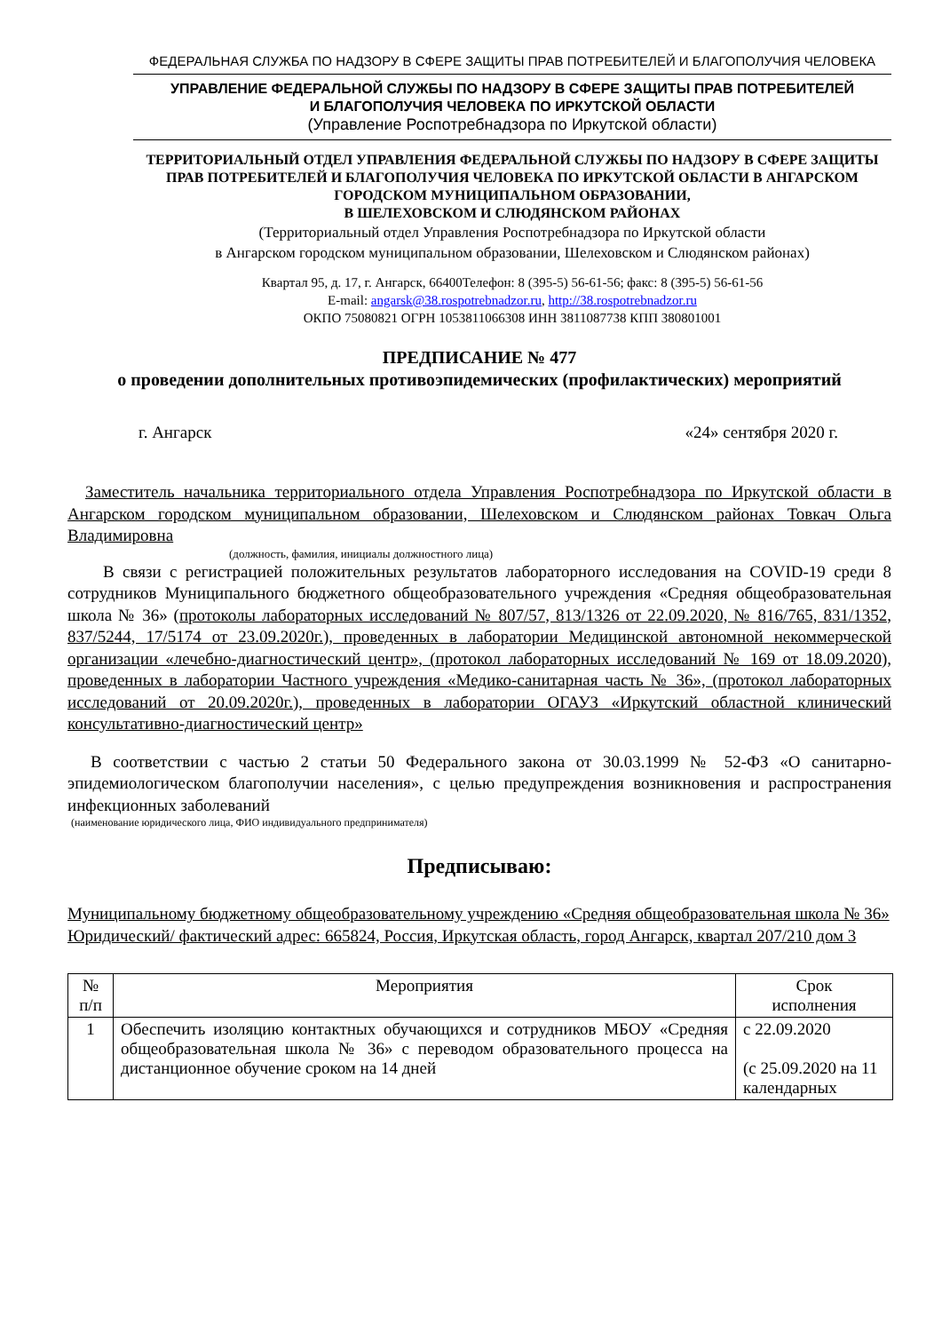ФЕДЕРАЛЬНАЯ СЛУЖБА ПО НАДЗОРУ В СФЕРЕ ЗАЩИТЫ ПРАВ ПОТРЕБИТЕЛЕЙ И БЛАГОПОЛУЧИЯ ЧЕЛОВЕКА
УПРАВЛЕНИЕ ФЕДЕРАЛЬНОЙ СЛУЖБЫ ПО НАДЗОРУ В СФЕРЕ ЗАЩИТЫ ПРАВ ПОТРЕБИТЕЛЕЙ
И БЛАГОПОЛУЧИЯ ЧЕЛОВЕКА ПО ИРКУТСКОЙ ОБЛАСТИ
(Управление Роспотребнадзора по Иркутской области)
ТЕРРИТОРИАЛЬНЫЙ ОТДЕЛ УПРАВЛЕНИЯ ФЕДЕРАЛЬНОЙ СЛУЖБЫ ПО НАДЗОРУ В СФЕРЕ ЗАЩИТЫ ПРАВ ПОТРЕБИТЕЛЕЙ И БЛАГОПОЛУЧИЯ ЧЕЛОВЕКА ПО ИРКУТСКОЙ ОБЛАСТИ В АНГАРСКОМ ГОРОДСКОМ МУНИЦИПАЛЬНОМ ОБРАЗОВАНИИ,
В ШЕЛЕХОВСКОМ И СЛЮДЯНСКОМ РАЙОНАХ
(Территориальный отдел Управления Роспотребнадзора по Иркутской области
в Ангарском городском муниципальном образовании, Шелеховском и Слюдянском районах)
Квартал 95, д. 17, г. Ангарск, 66400Телефон: 8 (395-5) 56-61-56; факс: 8 (395-5) 56-61-56
E-mail: angarsk@38.rospotrebnadzor.ru, http://38.rospotrebnadzor.ru
ОКПО 75080821 ОГРН 1053811066308 ИНН 3811087738 КПП 380801001
ПРЕДПИСАНИЕ № 477
о проведении дополнительных противоэпидемических (профилактических) мероприятий
г. Ангарск «24» сентября 2020 г.
Заместитель начальника территориального отдела Управления Роспотребнадзора по Иркутской области в Ангарском городском муниципальном образовании, Шелеховском и Слюдянском районах Товкач Ольга Владимировна
(должность, фамилия, инициалы должностного лица)
В связи с регистрацией положительных результатов лабораторного исследования на COVID-19 среди 8 сотрудников Муниципального бюджетного общеобразовательного учреждения «Средняя общеобразовательная школа № 36» (протоколы лабораторных исследований № 807/57, 813/1326 от 22.09.2020, № 816/765, 831/1352, 837/5244, 17/5174 от 23.09.2020г.), проведенных в лаборатории Медицинской автономной некоммерческой организации «лечебно-диагностический центр», (протокол лабораторных исследований № 169 от 18.09.2020), проведенных в лаборатории Частного учреждения «Медико-санитарная часть № 36», (протокол лабораторных исследований от 20.09.2020г.), проведенных в лаборатории ОГАУЗ «Иркутский областной клинический консультативно-диагностический центр»
В соответствии с частью 2 статьи 50 Федерального закона от 30.03.1999 № 52-ФЗ «О санитарно-эпидемиологическом благополучии населения», с целью предупреждения возникновения и распространения инфекционных заболеваний
(наименование юридического лица, ФИО индивидуального предпринимателя)
Предписываю:
Муниципальному бюджетному общеобразовательному учреждению «Средняя общеобразовательная школа № 36»
Юридический/ фактический адрес: 665824, Россия, Иркутская область, город Ангарск, квартал 207/210 дом 3
| № п/п | Мероприятия | Срок исполнения |
| --- | --- | --- |
| 1 | Обеспечить изоляцию контактных обучающихся и сотрудников МБОУ «Средняя общеобразовательная школа № 36» с переводом образовательного процесса на дистанционное обучение сроком на 14 дней | с 22.09.2020 (с 25.09.2020 на 11 календарных |